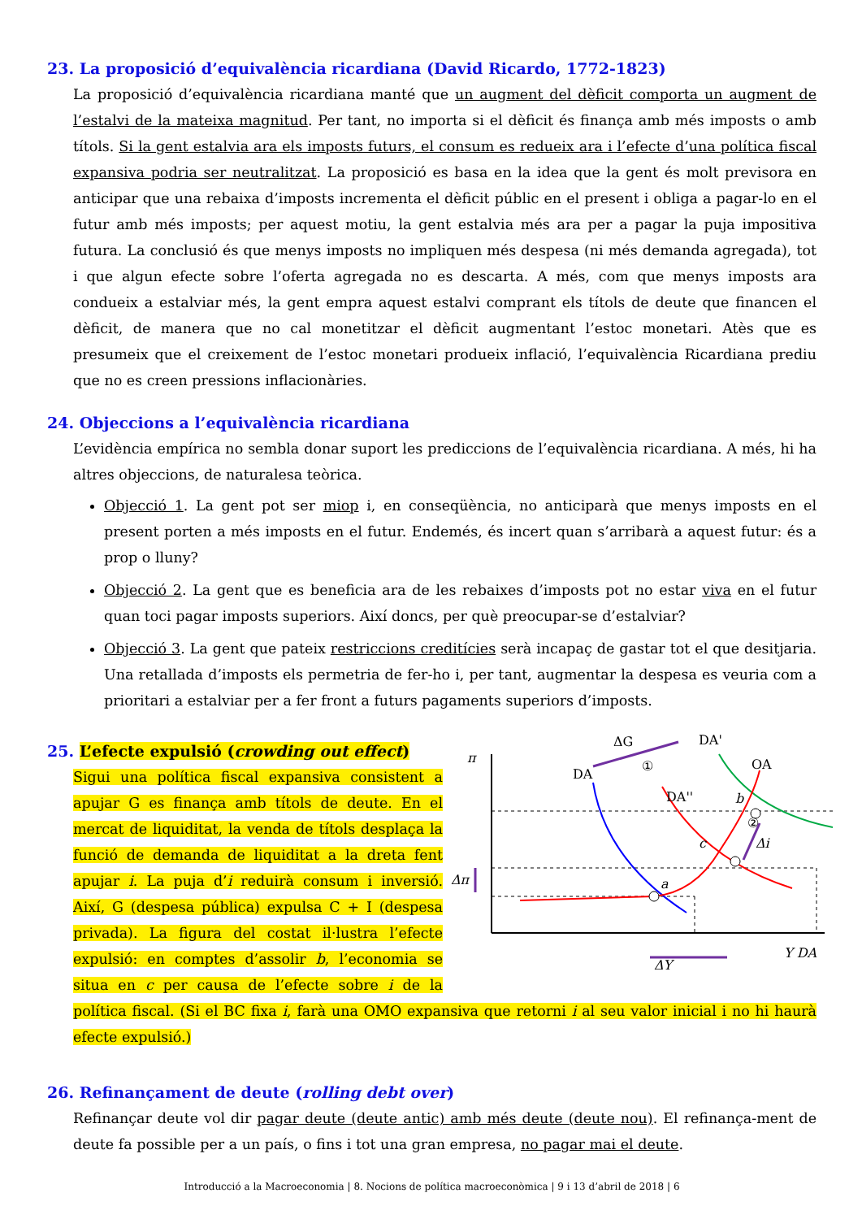23. La proposició d’equivalència ricardiana (David Ricardo, 1772-1823)
La proposició d’equivalència ricardiana manté que un augment del dèficit comporta un augment de l’estalvi de la mateixa magnitud. Per tant, no importa si el dèficit és finança amb més imposts o amb títols. Si la gent estalvia ara els imposts futurs, el consum es redueix ara i l’efecte d’una política fiscal expansiva podria ser neutralitzat. La proposició es basa en la idea que la gent és molt previsora en anticipar que una rebaixa d’imposts incrementa el dèficit públic en el present i obliga a pagar-lo en el futur amb més imposts; per aquest motiu, la gent estalvia més ara per a pagar la puja impositiva futura. La conclusió és que menys imposts no impliquen més despesa (ni més demanda agregada), tot i que algun efecte sobre l’oferta agregada no es descarta. A més, com que menys imposts ara condueix a estalviar més, la gent empra aquest estalvi comprant els títols de deute que financen el dèficit, de manera que no cal monetitzar el dèficit augmentant l’estoc monetari. Atès que es presumeix que el creixement de l’estoc monetari produeix inflació, l’equivalència Ricardiana prediu que no es creen pressions inflacionàries.
24. Objeccions a l’equivalència ricardiana
L’evidència empírica no sembla donar suport les prediccions de l’equivalència ricardiana. A més, hi ha altres objeccions, de naturalesa teòrica.
Objecció 1. La gent pot ser miop i, en conseqüència, no anticiparà que menys imposts en el present porten a més imposts en el futur. Endemés, és incert quan s’arribarà a aquest futur: és a prop o lluny?
Objecció 2. La gent que es beneficia ara de les rebaixes d’imposts pot no estar viva en el futur quan toci pagar imposts superiors. Així doncs, per què preocupar-se d’estalviar?
Objecció 3. La gent que pateix restriccions creditícies serà incapaç de gastar tot el que desitjaria. Una retallada d’imposts els permetria de fer-ho i, per tant, augmentar la despesa es veuria com a prioritari a estalviar per a fer front a futurs pagaments superiors d’imposts.
π
DA
DA''
DA'
OA
ΔG
①
②
Δi
a
c
b
Δπ
Y DA
ΔY
25. L’efecte expulsió (crowding out effect)
Sigui una política fiscal expansiva consistent a apujar G es finança amb títols de deute. En el mercat de liquiditat, la venda de títols desplaça la funció de demanda de liquiditat a la dreta fent apujar i. La puja d’i reduirà consum i inversió. Així, G (despesa pública) expulsa C + I (despesa privada). La figura del costat il·lustra l’efecte expulsió: en comptes d’assolir b, l’economia se situa en c per causa de l’efecte sobre i de la política fiscal. (Si el BC fixa i, farà una OMO expansiva que retorni i al seu valor inicial i no hi haurà efecte expulsió.)
26. Refinançament de deute (rolling debt over)
Refinançar deute vol dir pagar deute (deute antic) amb més deute (deute nou). El refinança-ment de deute fa possible per a un país, o fins i tot una gran empresa, no pagar mai el deute.
Introducció a la Macroeconomia | 8. Nocions de política macroeconòmica | 9 i 13 d’abril de 2018 | 6